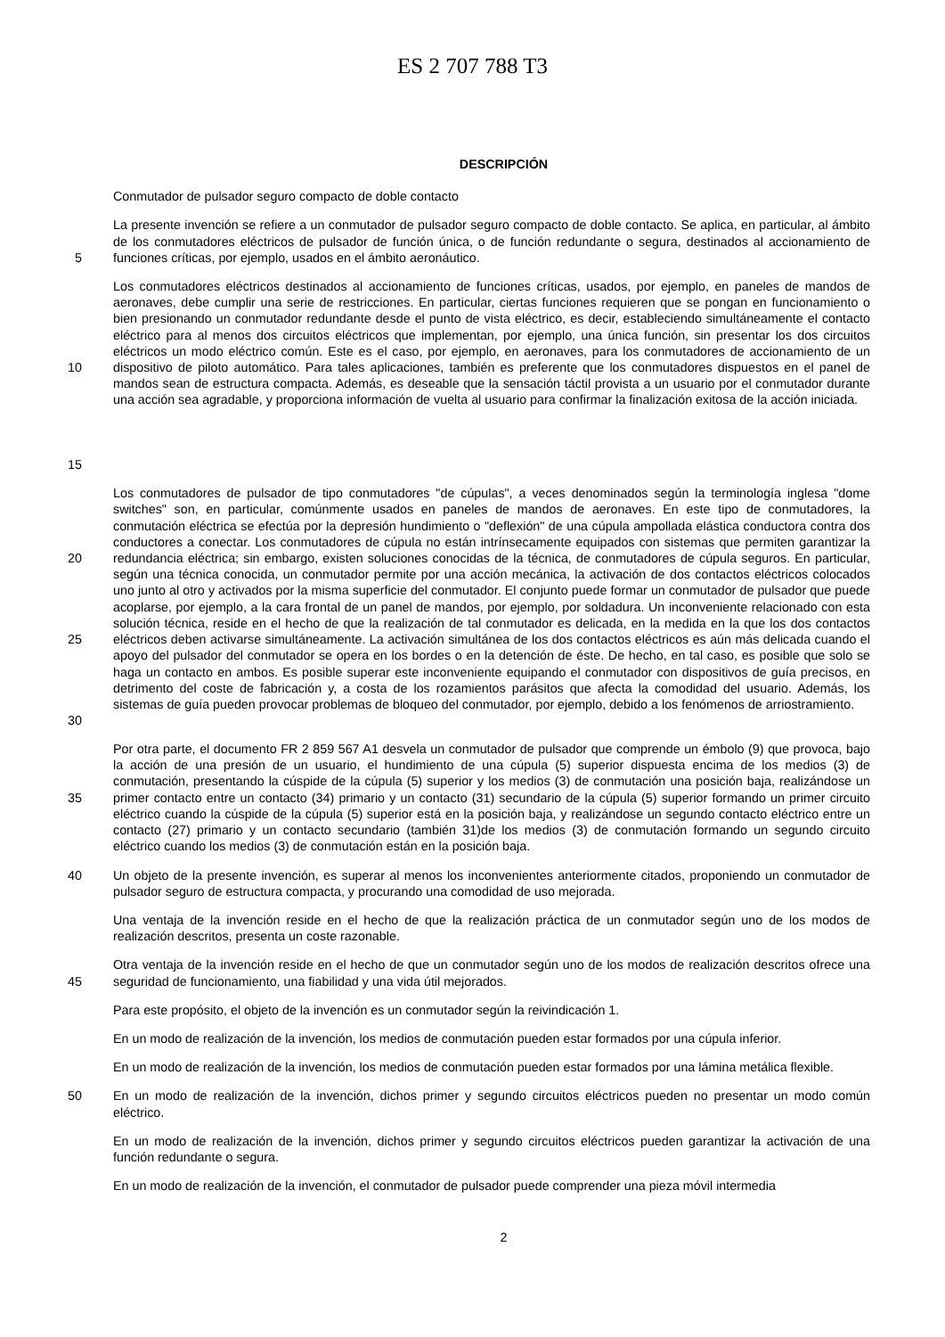ES 2 707 788 T3
DESCRIPCIÓN
Conmutador de pulsador seguro compacto de doble contacto
5
La presente invención se refiere a un conmutador de pulsador seguro compacto de doble contacto. Se aplica, en particular, al ámbito de los conmutadores eléctricos de pulsador de función única, o de función redundante o segura, destinados al accionamiento de funciones críticas, por ejemplo, usados en el ámbito aeronáutico.
10
15
Los conmutadores eléctricos destinados al accionamiento de funciones críticas, usados, por ejemplo, en paneles de mandos de aeronaves, debe cumplir una serie de restricciones. En particular, ciertas funciones requieren que se pongan en funcionamiento o bien presionando un conmutador redundante desde el punto de vista eléctrico, es decir, estableciendo simultáneamente el contacto eléctrico para al menos dos circuitos eléctricos que implementan, por ejemplo, una única función, sin presentar los dos circuitos eléctricos un modo eléctrico común. Este es el caso, por ejemplo, en aeronaves, para los conmutadores de accionamiento de un dispositivo de piloto automático. Para tales aplicaciones, también es preferente que los conmutadores dispuestos en el panel de mandos sean de estructura compacta. Además, es deseable que la sensación táctil provista a un usuario por el conmutador durante una acción sea agradable, y proporciona información de vuelta al usuario para confirmar la finalización exitosa de la acción iniciada.
20
25
30
Los conmutadores de pulsador de tipo conmutadores "de cúpulas", a veces denominados según la terminología inglesa "dome switches" son, en particular, comúnmente usados en paneles de mandos de aeronaves. En este tipo de conmutadores, la conmutación eléctrica se efectúa por la depresión hundimiento o "deflexión" de una cúpula ampollada elástica conductora contra dos conductores a conectar. Los conmutadores de cúpula no están intrínsecamente equipados con sistemas que permiten garantizar la redundancia eléctrica; sin embargo, existen soluciones conocidas de la técnica, de conmutadores de cúpula seguros. En particular, según una técnica conocida, un conmutador permite por una acción mecánica, la activación de dos contactos eléctricos colocados uno junto al otro y activados por la misma superficie del conmutador. El conjunto puede formar un conmutador de pulsador que puede acoplarse, por ejemplo, a la cara frontal de un panel de mandos, por ejemplo, por soldadura. Un inconveniente relacionado con esta solución técnica, reside en el hecho de que la realización de tal conmutador es delicada, en la medida en la que los dos contactos eléctricos deben activarse simultáneamente. La activación simultánea de los dos contactos eléctricos es aún más delicada cuando el apoyo del pulsador del conmutador se opera en los bordes o en la detención de éste. De hecho, en tal caso, es posible que solo se haga un contacto en ambos. Es posible superar este inconveniente equipando el conmutador con dispositivos de guía precisos, en detrimento del coste de fabricación y, a costa de los rozamientos parásitos que afecta la comodidad del usuario. Además, los sistemas de guía pueden provocar problemas de bloqueo del conmutador, por ejemplo, debido a los fenómenos de arriostramiento.
35
Por otra parte, el documento FR 2 859 567 A1 desvela un conmutador de pulsador que comprende un émbolo (9) que provoca, bajo la acción de una presión de un usuario, el hundimiento de una cúpula (5) superior dispuesta encima de los medios (3) de conmutación, presentando la cúspide de la cúpula (5) superior y los medios (3) de conmutación una posición baja, realizándose un primer contacto entre un contacto (34) primario y un contacto (31) secundario de la cúpula (5) superior formando un primer circuito eléctrico cuando la cúspide de la cúpula (5) superior está en la posición baja, y realizándose un segundo contacto eléctrico entre un contacto (27) primario y un contacto secundario (también 31)de los medios (3) de conmutación formando un segundo circuito eléctrico cuando los medios (3) de conmutación están en la posición baja.
40
Un objeto de la presente invención, es superar al menos los inconvenientes anteriormente citados, proponiendo un conmutador de pulsador seguro de estructura compacta, y procurando una comodidad de uso mejorada.
Una ventaja de la invención reside en el hecho de que la realización práctica de un conmutador según uno de los modos de realización descritos, presenta un coste razonable.
45
Otra ventaja de la invención reside en el hecho de que un conmutador según uno de los modos de realización descritos ofrece una seguridad de funcionamiento, una fiabilidad y una vida útil mejorados.
Para este propósito, el objeto de la invención es un conmutador según la reivindicación 1.
En un modo de realización de la invención, los medios de conmutación pueden estar formados por una cúpula inferior.
En un modo de realización de la invención, los medios de conmutación pueden estar formados por una lámina metálica flexible.
50
En un modo de realización de la invención, dichos primer y segundo circuitos eléctricos pueden no presentar un modo común eléctrico.
En un modo de realización de la invención, dichos primer y segundo circuitos eléctricos pueden garantizar la activación de una función redundante o segura.
En un modo de realización de la invención, el conmutador de pulsador puede comprender una pieza móvil intermedia
2